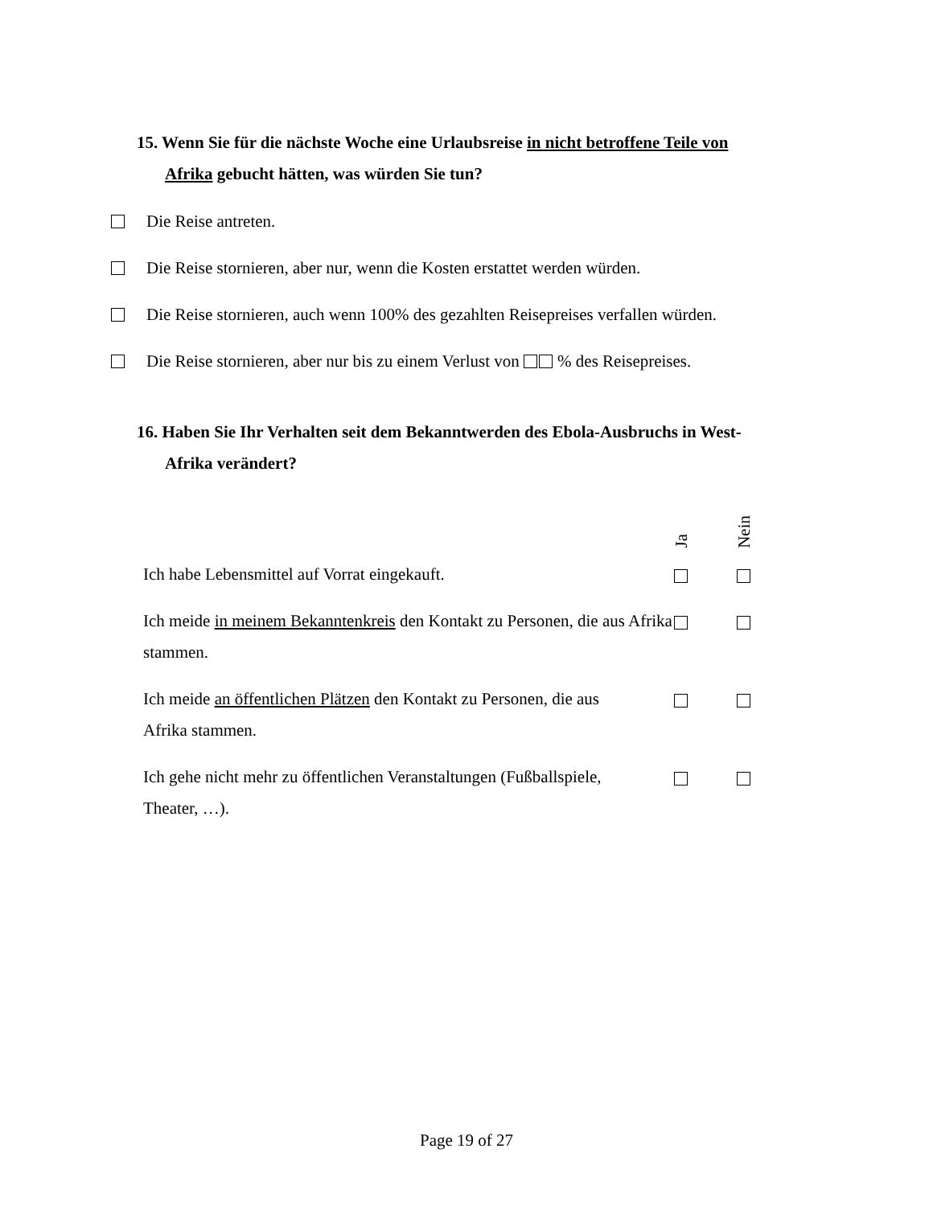15. Wenn Sie für die nächste Woche eine Urlaubsreise in nicht betroffene Teile von
Afrika gebucht hätten, was würden Sie tun?
Die Reise antreten.
Die Reise stornieren, aber nur, wenn die Kosten erstattet werden würden.
Die Reise stornieren, auch wenn 100% des gezahlten Reisepreises verfallen würden.
Die Reise stornieren, aber nur bis zu einem Verlust von % des Reisepreises.
16. Haben Sie Ihr Verhalten seit dem Bekanntwerden des Ebola-Ausbruchs in West-
Afrika verändert?
| Ich habe Lebensmittel auf Vorrat eingekauft. | Ja | Nein |
| Ich meide in meinem Bekanntenkreis den Kontakt zu Personen, die aus Afrika stammen. | | |
| Ich meide an öffentlichen Plätzen den Kontakt zu Personen, die aus Afrika stammen. | | |
| Ich gehe nicht mehr zu öffentlichen Veranstaltungen (Fußballspiele, Theater, …). | | |
Page 19 of 27